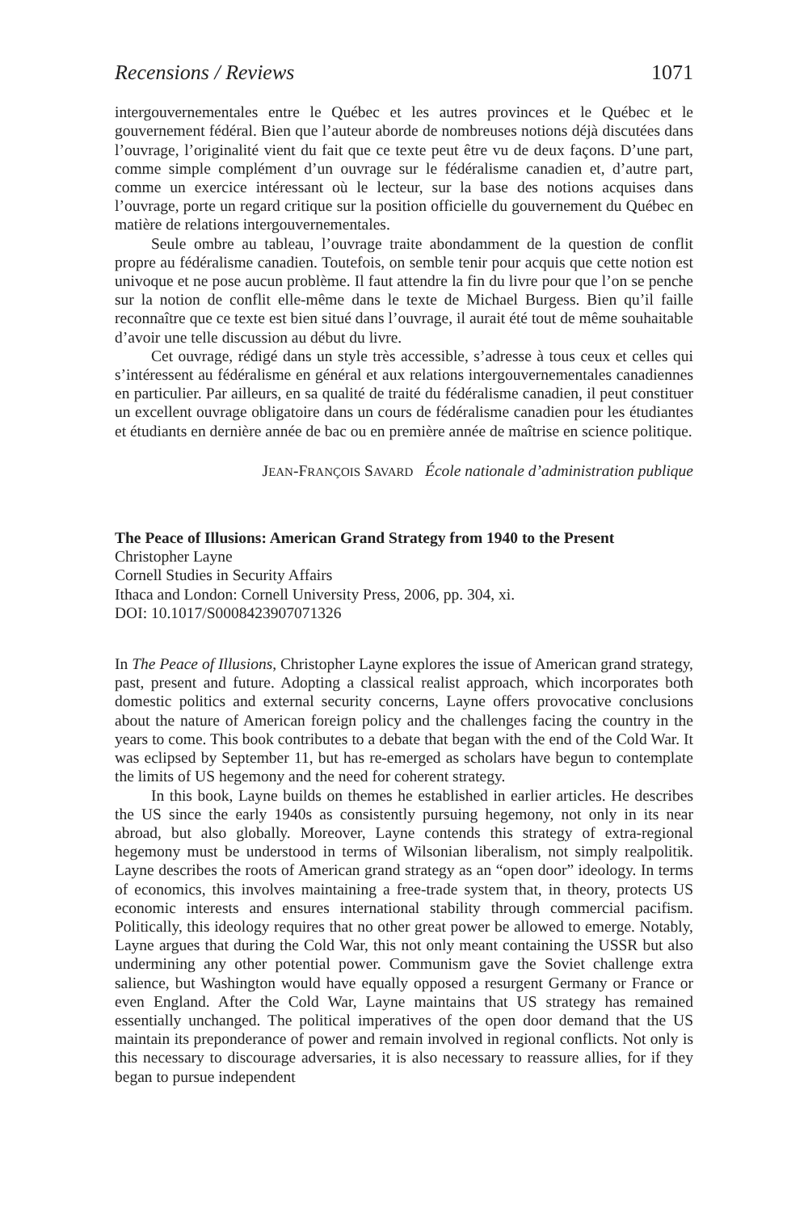Recensions / Reviews 1071
intergouvernementales entre le Québec et les autres provinces et le Québec et le gouvernement fédéral. Bien que l’auteur aborde de nombreuses notions déjà discutées dans l’ouvrage, l’originalité vient du fait que ce texte peut être vu de deux façons. D’une part, comme simple complément d’un ouvrage sur le fédéralisme canadien et, d’autre part, comme un exercice intéressant où le lecteur, sur la base des notions acquises dans l’ouvrage, porte un regard critique sur la position officielle du gouvernement du Québec en matière de relations intergouvernementales.
Seule ombre au tableau, l’ouvrage traite abondamment de la question de conflit propre au fédéralisme canadien. Toutefois, on semble tenir pour acquis que cette notion est univoque et ne pose aucun problème. Il faut attendre la fin du livre pour que l’on se penche sur la notion de conflit elle-même dans le texte de Michael Burgess. Bien qu’il faille reconnaître que ce texte est bien situé dans l’ouvrage, il aurait été tout de même souhaitable d’avoir une telle discussion au début du livre.
Cet ouvrage, rédigé dans un style très accessible, s’adresse à tous ceux et celles qui s’intéressent au fédéralisme en général et aux relations intergouvernementales canadiennes en particulier. Par ailleurs, en sa qualité de traité du fédéralisme canadien, il peut constituer un excellent ouvrage obligatoire dans un cours de fédéralisme canadien pour les étudiantes et étudiants en dernière année de bac ou en première année de maîtrise en science politique.
JEAN-FRANÇOIS SAVARD École nationale d’administration publique
The Peace of Illusions: American Grand Strategy from 1940 to the Present
Christopher Layne
Cornell Studies in Security Affairs
Ithaca and London: Cornell University Press, 2006, pp. 304, xi.
DOI: 10.1017/S0008423907071326
In The Peace of Illusions, Christopher Layne explores the issue of American grand strategy, past, present and future. Adopting a classical realist approach, which incorporates both domestic politics and external security concerns, Layne offers provocative conclusions about the nature of American foreign policy and the challenges facing the country in the years to come. This book contributes to a debate that began with the end of the Cold War. It was eclipsed by September 11, but has re-emerged as scholars have begun to contemplate the limits of US hegemony and the need for coherent strategy.
In this book, Layne builds on themes he established in earlier articles. He describes the US since the early 1940s as consistently pursuing hegemony, not only in its near abroad, but also globally. Moreover, Layne contends this strategy of extra-regional hegemony must be understood in terms of Wilsonian liberalism, not simply realpolitik. Layne describes the roots of American grand strategy as an “open door” ideology. In terms of economics, this involves maintaining a free-trade system that, in theory, protects US economic interests and ensures international stability through commercial pacifism. Politically, this ideology requires that no other great power be allowed to emerge. Notably, Layne argues that during the Cold War, this not only meant containing the USSR but also undermining any other potential power. Communism gave the Soviet challenge extra salience, but Washington would have equally opposed a resurgent Germany or France or even England. After the Cold War, Layne maintains that US strategy has remained essentially unchanged. The political imperatives of the open door demand that the US maintain its preponderance of power and remain involved in regional conflicts. Not only is this necessary to discourage adversaries, it is also necessary to reassure allies, for if they began to pursue independent